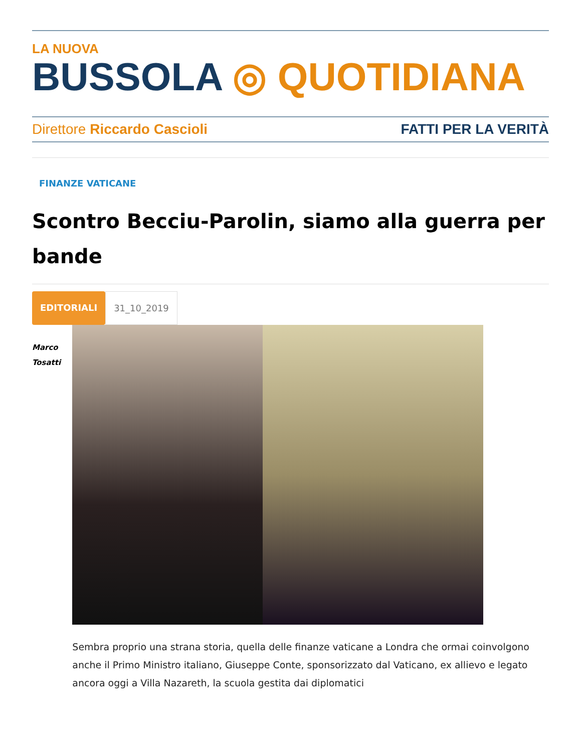LA NUOVA
BUSSOLA ◎ QUOTIDIANA
Direttore Riccardo Cascioli FATTI PER LA VERITÀ
FINANZE VATICANE
Scontro Becciu-Parolin, siamo alla guerra per bande
EDITORIALI 31_10_2019
Marco
Tosatti
Sembra proprio una strana storia, quella delle finanze vaticane a Londra che ormai coinvolgono anche il Primo Ministro italiano, Giuseppe Conte, sponsorizzato dal Vaticano, ex allievo e legato ancora oggi a Villa Nazareth, la scuola gestita dai diplomatici